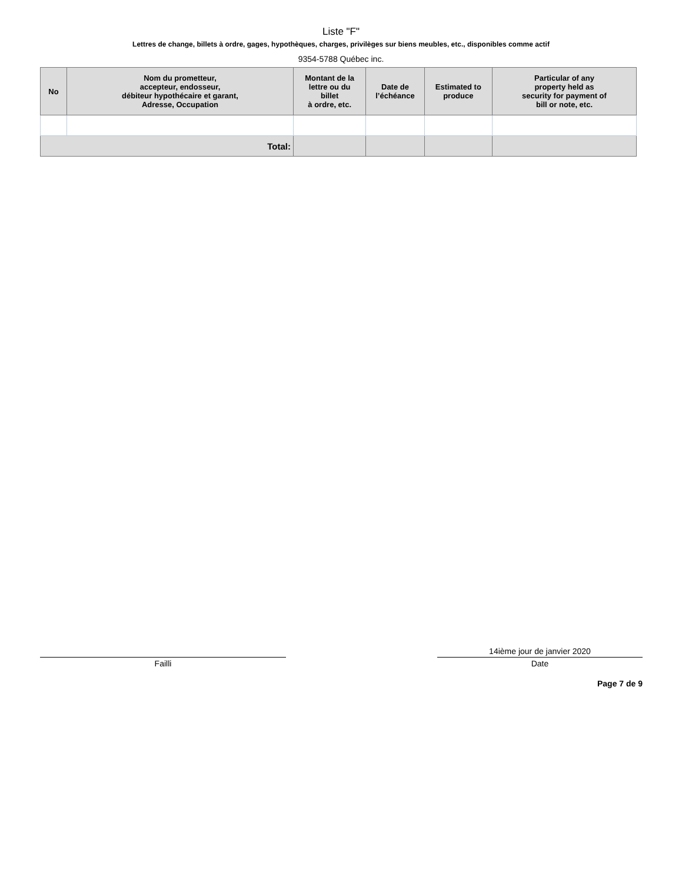Liste "F"
Lettres de change, billets à ordre, gages, hypothèques, charges, privilèges sur biens meubles, etc., disponibles comme actif
9354-5788 Québec inc.
| No | Nom du prometteur, accepteur, endosseur, débiteur hypothécaire et garant, Adresse, Occupation | Montant de la lettre ou du billet à ordre, etc. | Date de l’échéance | Estimated to produce | Particular of any property held as security for payment of bill or note, etc. |
| --- | --- | --- | --- | --- | --- |
| Total: | | | | | |
Failli
14ième jour de janvier 2020
Date
Page 7 de 9